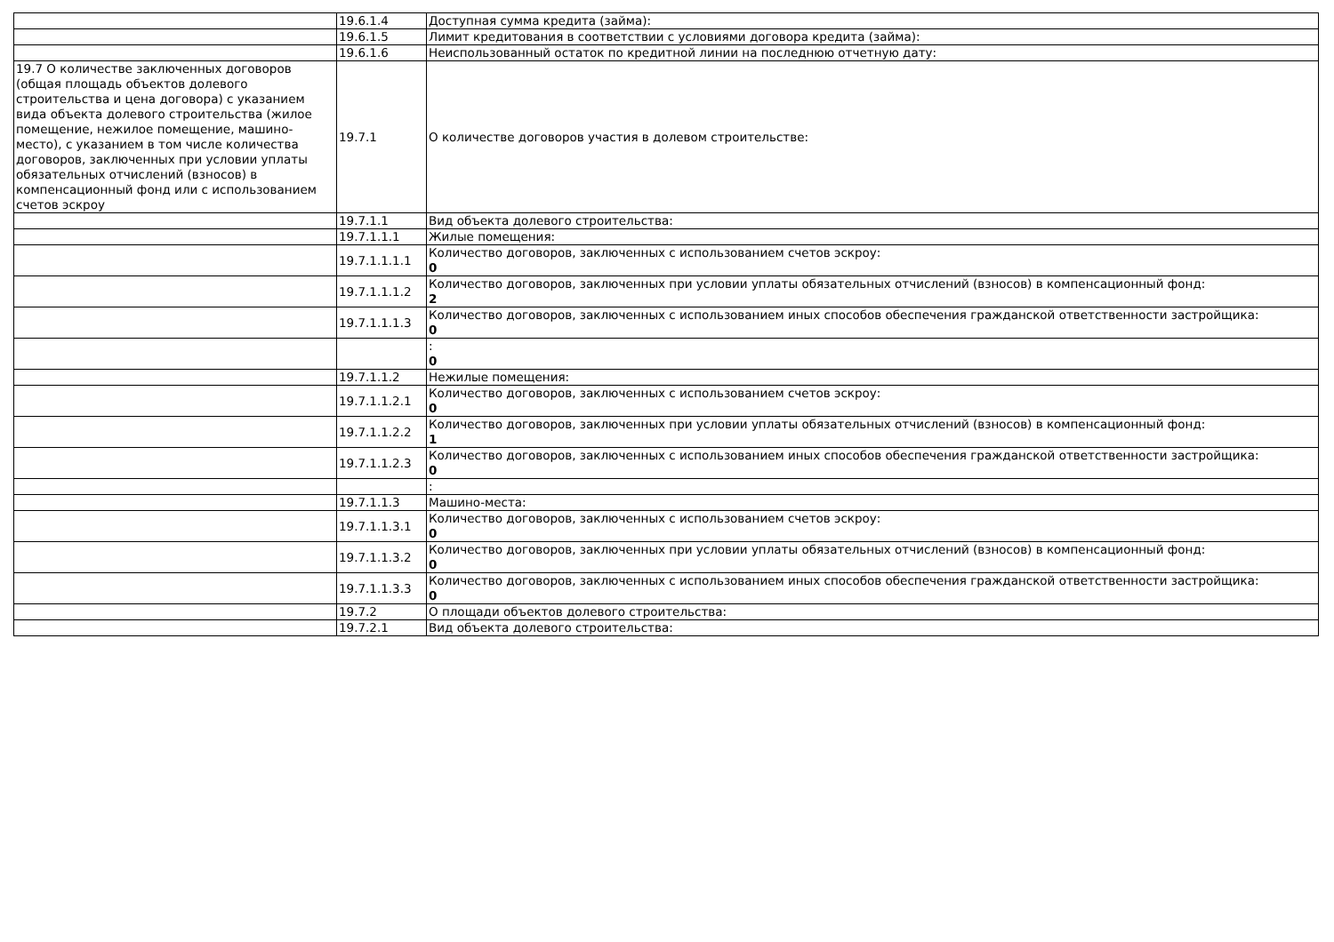| | 19.6.1.4 | Доступная сумма кредита (займа): |
| | 19.6.1.5 | Лимит кредитования в соответствии с условиями договора кредита (займа): |
| | 19.6.1.6 | Неиспользованный остаток по кредитной линии на последнюю отчетную дату: |
| 19.7 О количестве заключенных договоров (общая площадь объектов долевого строительства и цена договора) с указанием вида объекта долевого строительства (жилое помещение, нежилое помещение, машино-место), с указанием в том числе количества договоров, заключенных при условии уплаты обязательных отчислений (взносов) в компенсационный фонд или с использованием счетов эскроу | 19.7.1 | О количестве договоров участия в долевом строительстве: |
| | 19.7.1.1 | Вид объекта долевого строительства: |
| | 19.7.1.1.1 | Жилые помещения: |
| | 19.7.1.1.1.1 | Количество договоров, заключенных с использованием счетов эскроу: 0 |
| | 19.7.1.1.1.2 | Количество договоров, заключенных при условии уплаты обязательных отчислений (взносов) в компенсационный фонд: 2 |
| | 19.7.1.1.1.3 | Количество договоров, заключенных с использованием иных способов обеспечения гражданской ответственности застройщика: 0 |
| | | : 0 |
| | 19.7.1.1.2 | Нежилые помещения: |
| | 19.7.1.1.2.1 | Количество договоров, заключенных с использованием счетов эскроу: 0 |
| | 19.7.1.1.2.2 | Количество договоров, заключенных при условии уплаты обязательных отчислений (взносов) в компенсационный фонд: 1 |
| | 19.7.1.1.2.3 | Количество договоров, заключенных с использованием иных способов обеспечения гражданской ответственности застройщика: 0 |
| | | : |
| | 19.7.1.1.3 | Машино-места: |
| | 19.7.1.1.3.1 | Количество договоров, заключенных с использованием счетов эскроу: 0 |
| | 19.7.1.1.3.2 | Количество договоров, заключенных при условии уплаты обязательных отчислений (взносов) в компенсационный фонд: 0 |
| | 19.7.1.1.3.3 | Количество договоров, заключенных с использованием иных способов обеспечения гражданской ответственности застройщика: 0 |
| | 19.7.2 | О площади объектов долевого строительства: |
| | 19.7.2.1 | Вид объекта долевого строительства: |